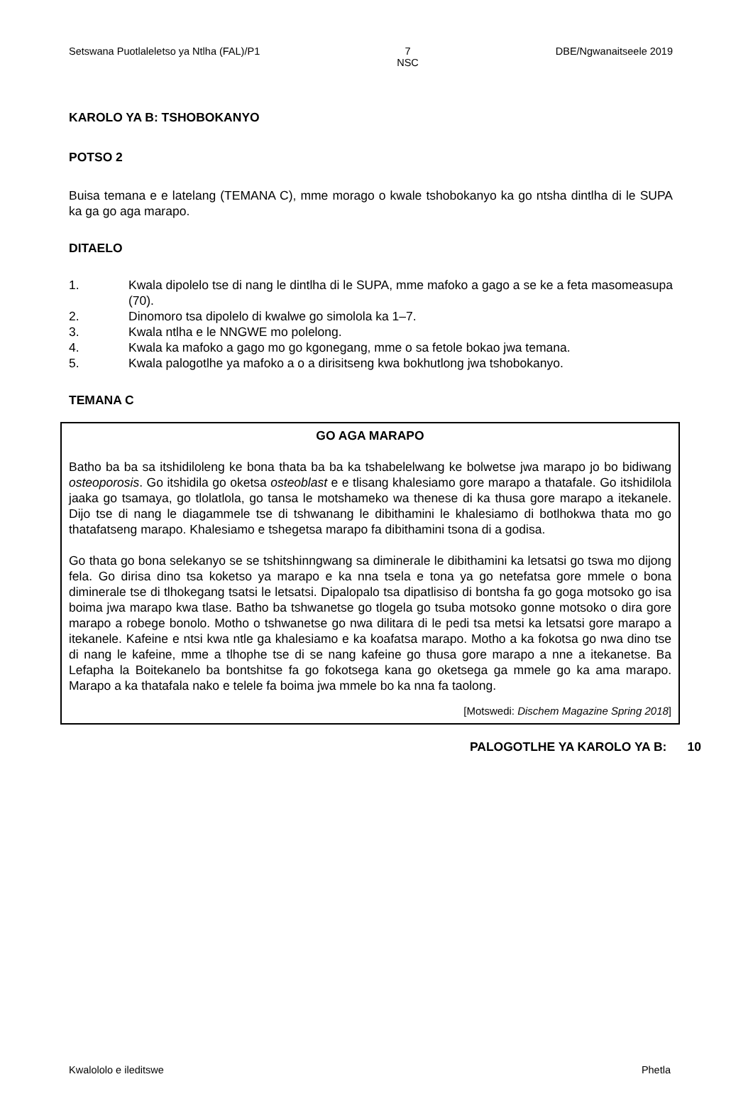Setswana Puotlaleletso ya Ntlha (FAL)/P1 7
NSC DBE/Ngwanaitseele 2019
KAROLO YA B: TSHOBOKANYO
POTSO 2
Buisa temana e e latelang (TEMANA C), mme morago o kwale tshobokanyo ka go ntsha dintlha di le SUPA ka ga go aga marapo.
DITAELO
1. Kwala dipolelo tse di nang le dintlha di le SUPA, mme mafoko a gago a se ke a feta masomeasupa (70).
2. Dinomoro tsa dipolelo di kwalwe go simolola ka 1–7.
3. Kwala ntlha e le NNGWE mo polelong.
4. Kwala ka mafoko a gago mo go kgonegang, mme o sa fetole bokao jwa temana.
5. Kwala palogotlhe ya mafoko a o a dirisitseng kwa bokhutlong jwa tshobokanyo.
TEMANA C
GO AGA MARAPO
Batho ba ba sa itshidiloleng ke bona thata ba ba ka tshabelelwang ke bolwetse jwa marapo jo bo bidiwang osteoporosis. Go itshidila go oketsa osteoblast e e tlisang khalesiamo gore marapo a thatafale. Go itshidilola jaaka go tsamaya, go tlolatlola, go tansa le motshameko wa thenese di ka thusa gore marapo a itekanele. Dijo tse di nang le diagammele tse di tshwanang le dibithamini le khalesiamo di botlhokwa thata mo go thatafatseng marapo. Khalesiamo e tshegetsa marapo fa dibithamini tsona di a godisa.
Go thata go bona selekanyo se se tshitshinngwang sa diminerale le dibithamini ka letsatsi go tswa mo dijong fela. Go dirisa dino tsa koketso ya marapo e ka nna tsela e tona ya go netefatsa gore mmele o bona diminerale tse di tlhokegang tsatsi le letsatsi. Dipalopalo tsa dipatlisiso di bontsha fa go goga motsoko go isa boima jwa marapo kwa tlase. Batho ba tshwanetse go tlogela go tsuba motsoko gonne motsoko o dira gore marapo a robege bonolo. Motho o tshwanetse go nwa dilitara di le pedi tsa metsi ka letsatsi gore marapo a itekanele. Kafeine e ntsi kwa ntle ga khalesiamo e ka koafatsa marapo. Motho a ka fokotsa go nwa dino tse di nang le kafeine, mme a tlhophe tse di se nang kafeine go thusa gore marapo a nne a itekanetse. Ba Lefapha la Boitekanelo ba bontshitse fa go fokotsega kana go oketsega ga mmele go ka ama marapo. Marapo a ka thatafala nako e telele fa boima jwa mmele bo ka nna fa taolong.
[Motswedi: Dischem Magazine Spring 2018]
PALOGOTLHE YA KAROLO YA B: 10
Kwalololo e ileditswe Phetla